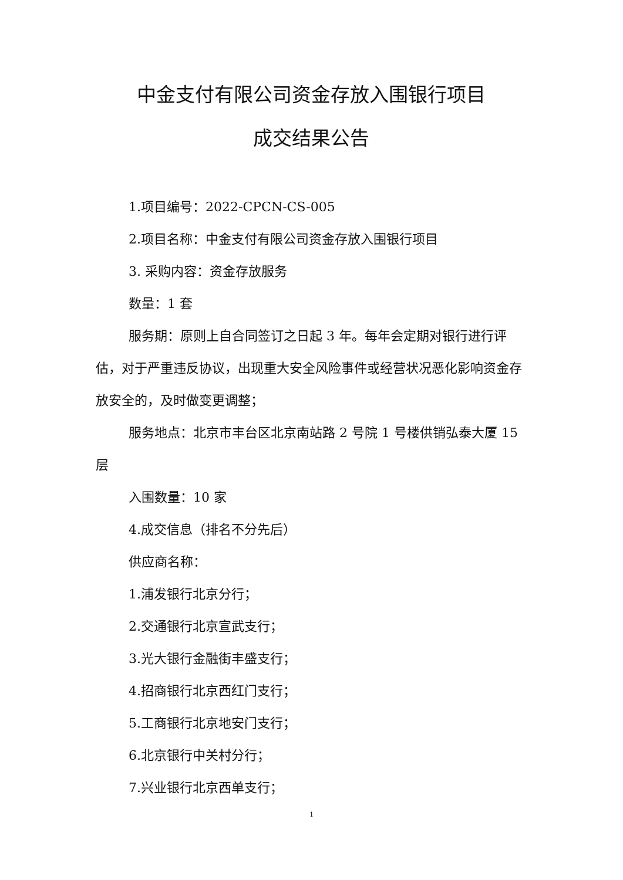中金支付有限公司资金存放入围银行项目
成交结果公告
1.项目编号：2022-CPCN-CS-005
2.项目名称：中金支付有限公司资金存放入围银行项目
3. 采购内容：资金存放服务
数量：1 套
服务期：原则上自合同签订之日起 3 年。每年会定期对银行进行评估，对于严重违反协议，出现重大安全风险事件或经营状况恶化影响资金存放安全的，及时做变更调整；
服务地点：北京市丰台区北京南站路 2 号院 1 号楼供销弘泰大厦 15 层
入围数量：10 家
4.成交信息（排名不分先后）
供应商名称：
1.浦发银行北京分行；
2.交通银行北京宣武支行；
3.光大银行金融街丰盛支行；
4.招商银行北京西红门支行；
5.工商银行北京地安门支行；
6.北京银行中关村分行；
7.兴业银行北京西单支行；
1